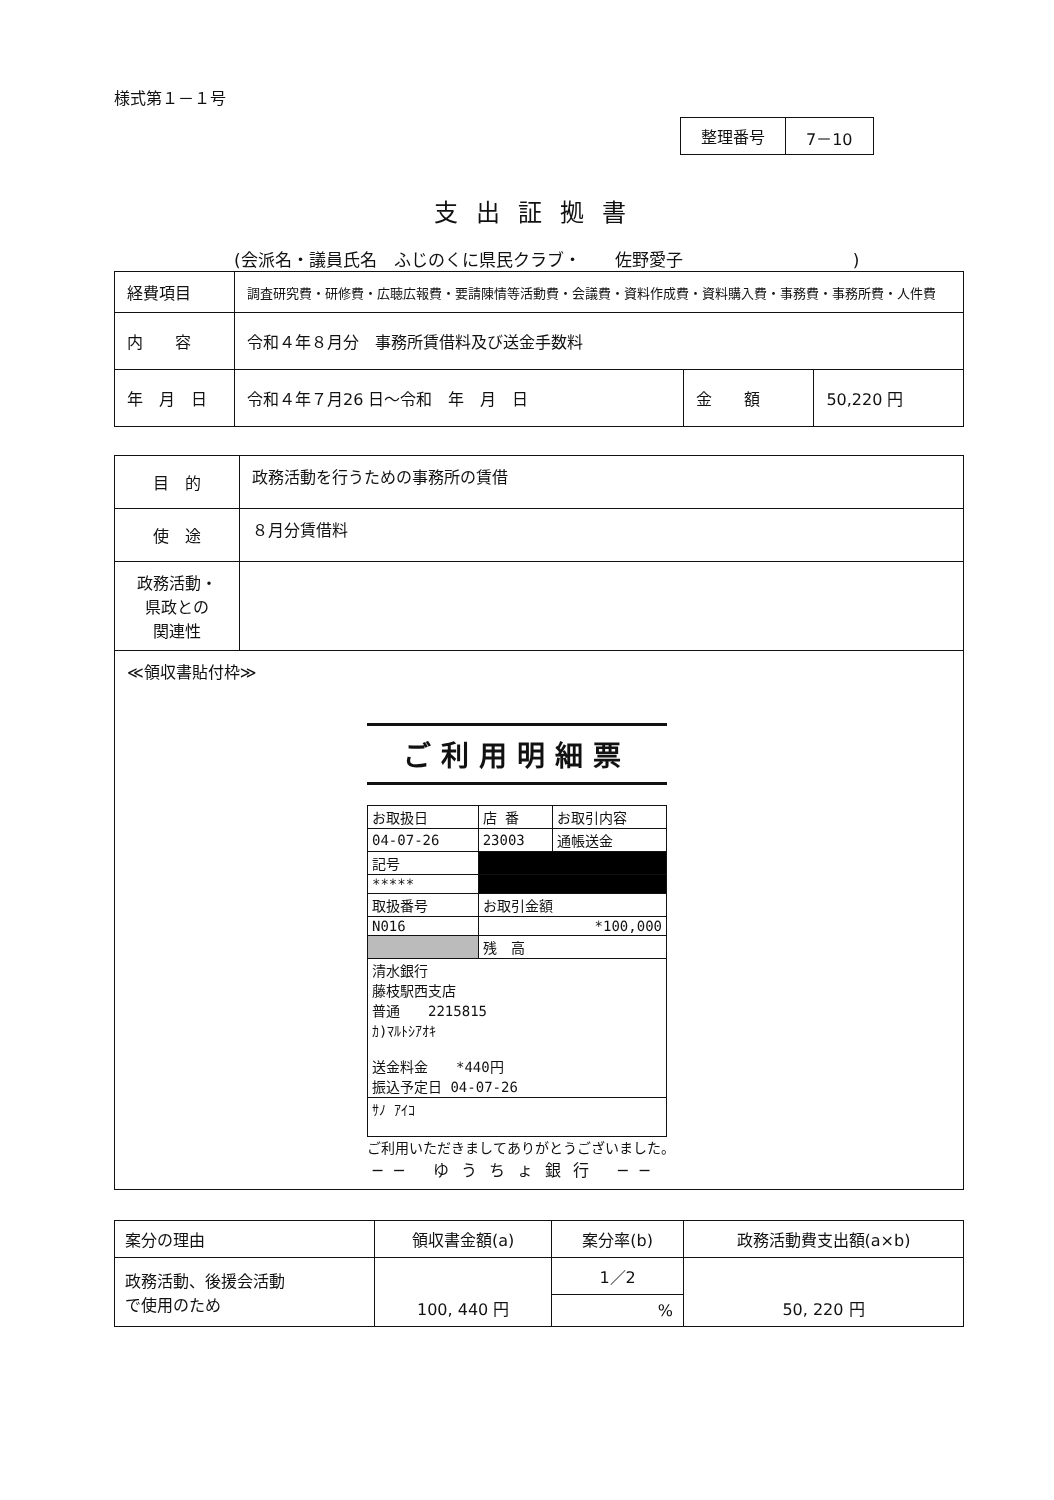様式第１－１号
| 整理番号 | 7－10 |
支出証拠書
(会派名・議員氏名　ふじのくに県民クラブ・　　佐野愛子　　　　　　　　　　)
| 経費項目 | 調査研究費・研修費・広聴広報費・要請陳情等活動費・会議費・資料作成費・資料購入費・事務費・事務所費・人件費 | | |
| 内 容 | 令和４年８月分 事務所賃借料及び送金手数料 | | |
| 年 月 日 | 令和４年７月26 日～令和 年 月 日 | 金 額 | 50,220 円 |
| 目 的 | 政務活動を行うための事務所の賃借 |
| 使 途 | ８月分賃借料 |
| 政務活動・ 県政との 関連性 | |
| ≪領収書貼付枠≫ ご利用明細票 / お取扱日 / 店 番 / お取引内容 / / 04-07-26 / 23003 / 通帳送金 / / 記号 / / / / ***** / / / / 取扱番号 / お取引金額 / / / N016 / *100,000 / / / / 残 高 / / / 清水銀行 藤枝駅西支店 普通 2215815 ｶ)ﾏﾙﾄｼｱｵｷ 送金料金 *440円 振込予定日 04-07-26 / / / / ｻﾉ ｱｲｺ / / / ご利用いただきましてありがとうございました。 ── ゆうちょ銀行 ── | |
| 案分の理由 | 領収書金額(a) | 案分率(b) | 政務活動費支出額(a×b) |
| 政務活動、後援会活動 で使用のため | 100, 440 円 | 1／2 | 50, 220 円 |
| | | % | |